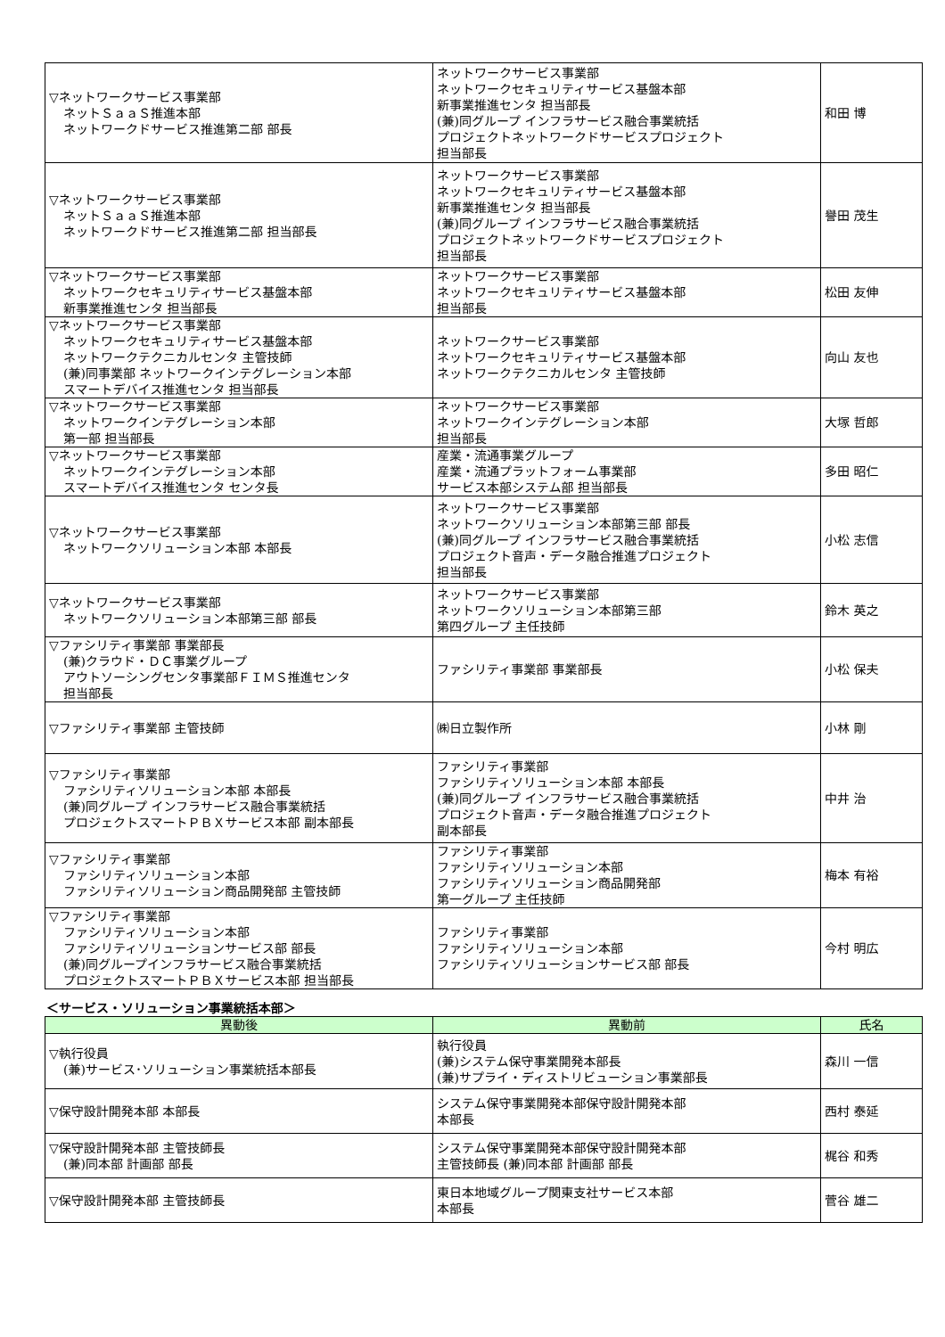| ▽ネットワークサービス事業部 ネットＳａａＳ推進本部 ネットワークドサービス推進第二部 部長 | ネットワークサービス事業部 ネットワークセキュリティサービス基盤本部 新事業推進センタ 担当部長 (兼)同グループ インフラサービス融合事業統括 プロジェクトネットワークドサービスプロジェクト 担当部長 | 和田 博 |
| ▽ネットワークサービス事業部 ネットＳａａＳ推進本部 ネットワークドサービス推進第二部 担当部長 | ネットワークサービス事業部 ネットワークセキュリティサービス基盤本部 新事業推進センタ 担当部長 (兼)同グループ インフラサービス融合事業統括 プロジェクトネットワークドサービスプロジェクト 担当部長 | 譽田 茂生 |
| ▽ネットワークサービス事業部 ネットワークセキュリティサービス基盤本部 新事業推進センタ 担当部長 | ネットワークサービス事業部 ネットワークセキュリティサービス基盤本部 担当部長 | 松田 友伸 |
| ▽ネットワークサービス事業部 ネットワークセキュリティサービス基盤本部 ネットワークテクニカルセンタ 主管技師 (兼)同事業部 ネットワークインテグレーション本部 スマートデバイス推進センタ 担当部長 | ネットワークサービス事業部 ネットワークセキュリティサービス基盤本部 ネットワークテクニカルセンタ 主管技師 | 向山 友也 |
| ▽ネットワークサービス事業部 ネットワークインテグレーション本部 第一部 担当部長 | ネットワークサービス事業部 ネットワークインテグレーション本部 担当部長 | 大塚 哲郎 |
| ▽ネットワークサービス事業部 ネットワークインテグレーション本部 スマートデバイス推進センタ センタ長 | 産業・流通事業グループ 産業・流通プラットフォーム事業部 サービス本部システム部 担当部長 | 多田 昭仁 |
| ▽ネットワークサービス事業部 ネットワークソリューション本部 本部長 | ネットワークサービス事業部 ネットワークソリューション本部第三部 部長 (兼)同グループ インフラサービス融合事業統括 プロジェクト音声・データ融合推進プロジェクト 担当部長 | 小松 志信 |
| ▽ネットワークサービス事業部 ネットワークソリューション本部第三部 部長 | ネットワークサービス事業部 ネットワークソリューション本部第三部 第四グループ 主任技師 | 鈴木 英之 |
| ▽ファシリティ事業部 事業部長 (兼)クラウド・ＤＣ事業グループ アウトソーシングセンタ事業部ＦＩＭＳ推進センタ 担当部長 | ファシリティ事業部 事業部長 | 小松 保夫 |
| ▽ファシリティ事業部 主管技師 | ㈱日立製作所 | 小林 剛 |
| ▽ファシリティ事業部 ファシリティソリューション本部 本部長 (兼)同グループ インフラサービス融合事業統括 プロジェクトスマートＰＢＸサービス本部 副本部長 | ファシリティ事業部 ファシリティソリューション本部 本部長 (兼)同グループ インフラサービス融合事業統括 プロジェクト音声・データ融合推進プロジェクト 副本部長 | 中井 治 |
| ▽ファシリティ事業部 ファシリティソリューション本部 ファシリティソリューション商品開発部 主管技師 | ファシリティ事業部 ファシリティソリューション本部 ファシリティソリューション商品開発部 第一グループ 主任技師 | 梅本 有裕 |
| ▽ファシリティ事業部 ファシリティソリューション本部 ファシリティソリューションサービス部 部長 (兼)同グループインフラサービス融合事業統括 プロジェクトスマートＰＢＸサービス本部 担当部長 | ファシリティ事業部 ファシリティソリューション本部 ファシリティソリューションサービス部 部長 | 今村 明広 |
＜サービス・ソリューション事業統括本部＞
| 異動後 | 異動前 | 氏名 |
| --- | --- | --- |
| ▽執行役員 (兼)サービス･ソリューション事業統括本部長 | 執行役員 (兼)システム保守事業開発本部長 (兼)サプライ・ディストリビューション事業部長 | 森川 一信 |
| ▽保守設計開発本部 本部長 | システム保守事業開発本部保守設計開発本部 本部長 | 西村 泰延 |
| ▽保守設計開発本部 主管技師長 (兼)同本部 計画部 部長 | システム保守事業開発本部保守設計開発本部 主管技師長 (兼)同本部 計画部 部長 | 梶谷 和秀 |
| ▽保守設計開発本部 主管技師長 | 東日本地域グループ関東支社サービス本部 本部長 | 菅谷 雄二 |